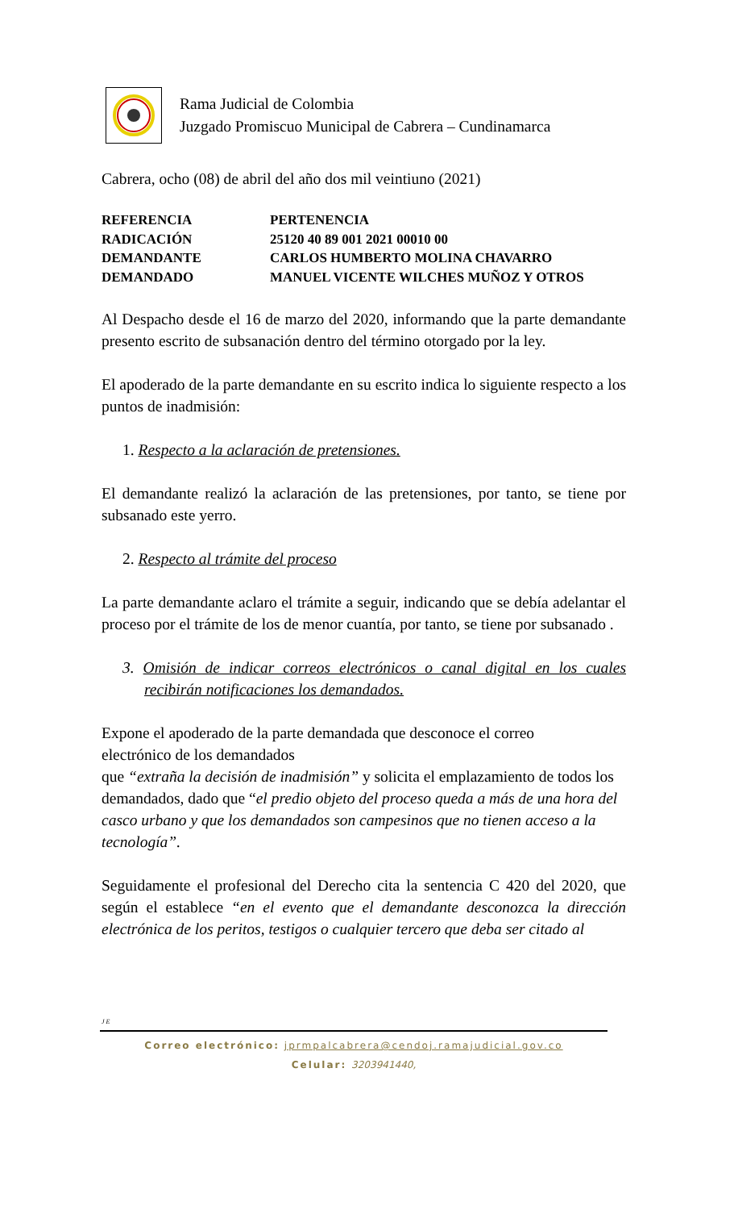Rama Judicial de Colombia
Juzgado Promiscuo Municipal de Cabrera – Cundinamarca
Cabrera, ocho (08) de abril del año dos mil veintiuno (2021)
REFERENCIA PERTENENCIA
RADICACIÓN 25120 40 89 001 2021 00010 00
DEMANDANTE CARLOS HUMBERTO MOLINA CHAVARRO
DEMANDADO MANUEL VICENTE WILCHES MUÑOZ Y OTROS
Al Despacho desde el 16 de marzo del 2020, informando que la parte demandante presento escrito de subsanación dentro del término otorgado por la ley.
El apoderado de la parte demandante en su escrito indica lo siguiente respecto a los puntos de inadmisión:
1. Respecto a la aclaración de pretensiones.
El demandante realizó la aclaración de las pretensiones, por tanto, se tiene por subsanado este yerro.
2. Respecto al trámite del proceso
La parte demandante aclaro el trámite a seguir, indicando que se debía adelantar el proceso por el trámite de los de menor cuantía, por tanto, se tiene por subsanado .
3. Omisión de indicar correos electrónicos o canal digital en los cuales recibirán notificaciones los demandados.
Expone el apoderado de la parte demandada que desconoce el correo
electrónico de los demandados
que “extraña la decisión de inadmisión” y solicita el emplazamiento de todos los demandados, dado que “el predio objeto del proceso queda a más de una hora del casco urbano y que los demandados son campesinos que no tienen acceso a la tecnología”.
Seguidamente el profesional del Derecho cita la sentencia C 420 del 2020, que según el establece “en el evento que el demandante desconozca la dirección electrónica de los peritos, testigos o cualquier tercero que deba ser citado al
J E
Correo electrónico: jprmpalcabrera@cendoj.ramajudicial.gov.co
Celular: 3203941440,